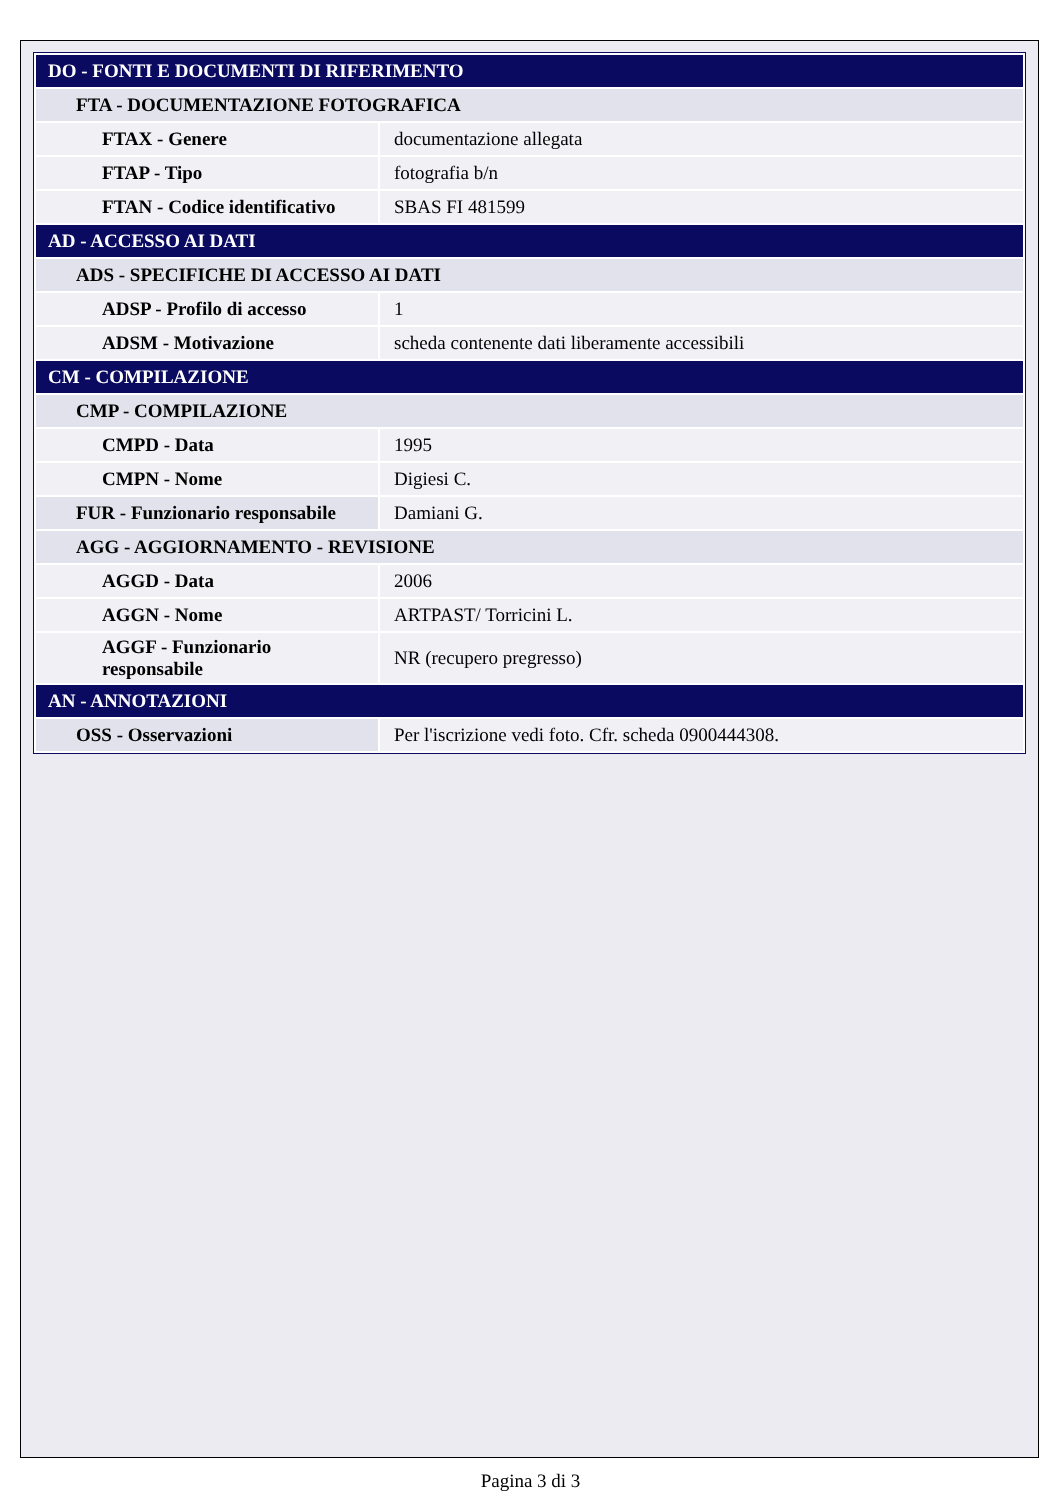| DO - FONTI E DOCUMENTI DI RIFERIMENTO | |
| FTA - DOCUMENTAZIONE FOTOGRAFICA | |
| FTAX - Genere | documentazione allegata |
| FTAP - Tipo | fotografia b/n |
| FTAN - Codice identificativo | SBAS FI 481599 |
| AD - ACCESSO AI DATI | |
| ADS - SPECIFICHE DI ACCESSO AI DATI | |
| ADSP - Profilo di accesso | 1 |
| ADSM - Motivazione | scheda contenente dati liberamente accessibili |
| CM - COMPILAZIONE | |
| CMP - COMPILAZIONE | |
| CMPD - Data | 1995 |
| CMPN - Nome | Digiesi C. |
| FUR - Funzionario responsabile | Damiani G. |
| AGG - AGGIORNAMENTO - REVISIONE | |
| AGGD - Data | 2006 |
| AGGN - Nome | ARTPAST/ Torricini L. |
| AGGF - Funzionario responsabile | NR (recupero pregresso) |
| AN - ANNOTAZIONI | |
| OSS - Osservazioni | Per l'iscrizione vedi foto. Cfr. scheda 0900444308. |
Pagina 3 di 3